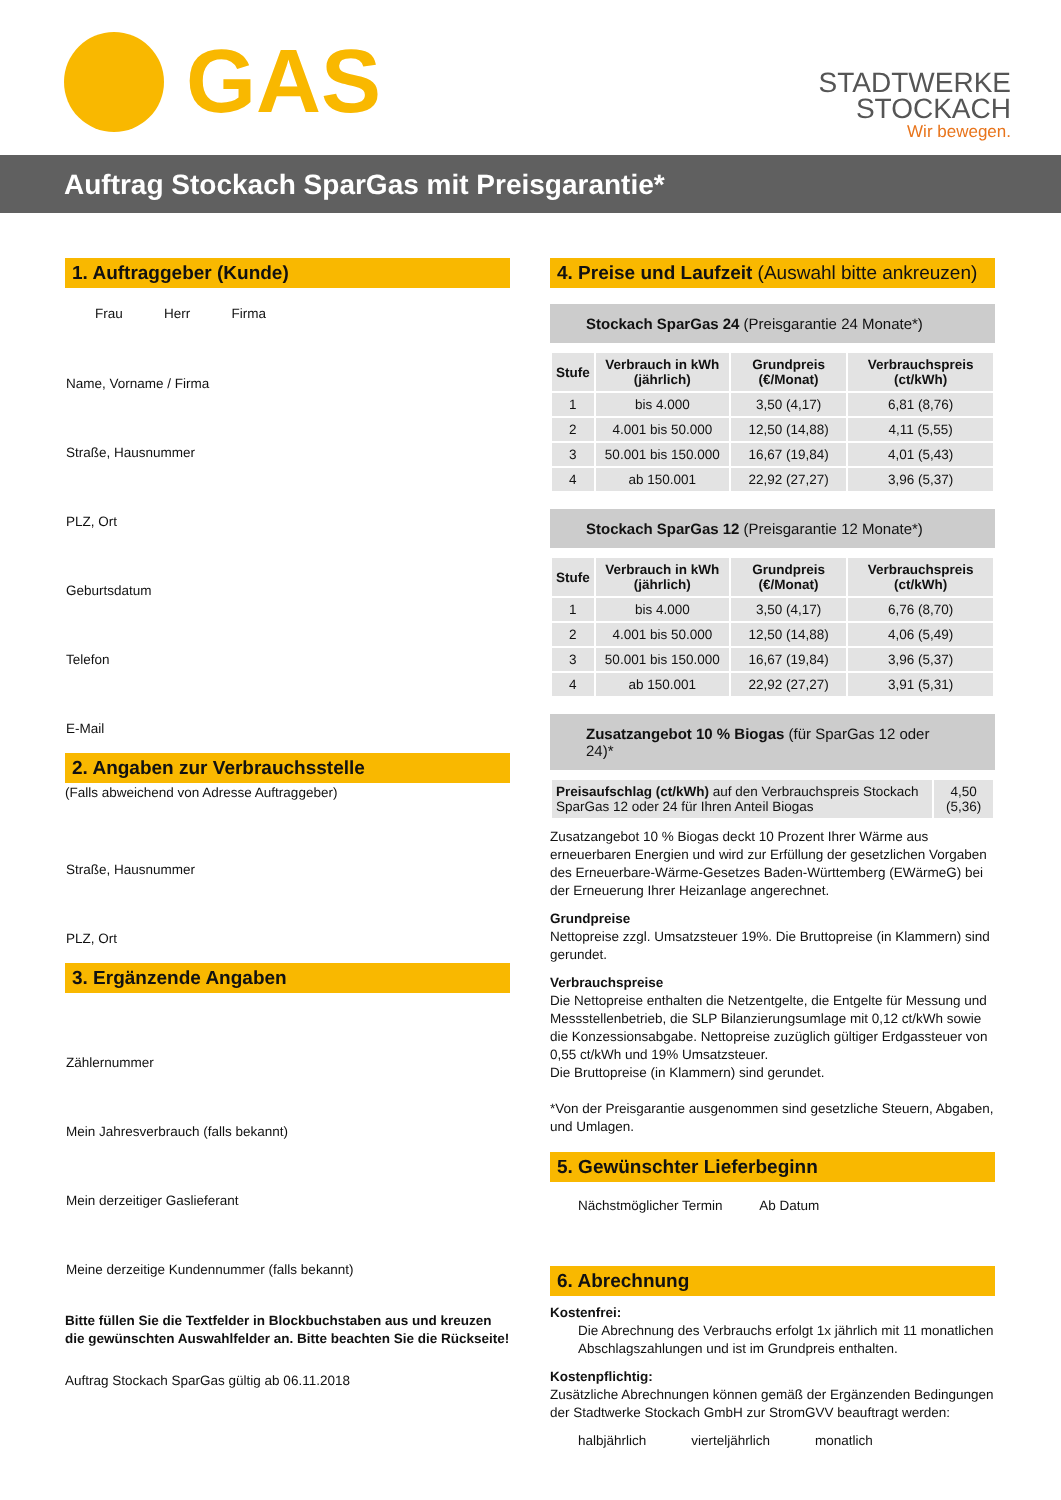GAS
STADTWERKE
STOCKACH
Wir bewegen.
Auftrag Stockach SparGas mit Preisgarantie*
1. Auftraggeber (Kunde)
Frau Herr Firma
Name, Vorname / Firma
Straße, Hausnummer
PLZ, Ort
Geburtsdatum
Telefon
E-Mail
2. Angaben zur Verbrauchsstelle
(Falls abweichend von Adresse Auftraggeber)
Straße, Hausnummer
PLZ, Ort
3. Ergänzende Angaben
Zählernummer
Mein Jahresverbrauch (falls bekannt)
Mein derzeitiger Gaslieferant
Meine derzeitige Kundennummer (falls bekannt)
Bitte füllen Sie die Textfelder in Blockbuchstaben aus und kreuzen die gewünschten Auswahlfelder an. Bitte beachten Sie die Rückseite!
Auftrag Stockach SparGas gültig ab 06.11.2018
4. Preise und Laufzeit (Auswahl bitte ankreuzen)
Stockach SparGas 24 (Preisgarantie 24 Monate*)
| Stufe | Verbrauch in kWh (jährlich) | Grundpreis (€/Monat) | Verbrauchspreis (ct/kWh) |
| --- | --- | --- | --- |
| 1 | bis 4.000 | 3,50 (4,17) | 6,81 (8,76) |
| 2 | 4.001 bis 50.000 | 12,50 (14,88) | 4,11 (5,55) |
| 3 | 50.001 bis 150.000 | 16,67 (19,84) | 4,01 (5,43) |
| 4 | ab 150.001 | 22,92 (27,27) | 3,96 (5,37) |
Stockach SparGas 12 (Preisgarantie 12 Monate*)
| Stufe | Verbrauch in kWh (jährlich) | Grundpreis (€/Monat) | Verbrauchspreis (ct/kWh) |
| --- | --- | --- | --- |
| 1 | bis 4.000 | 3,50 (4,17) | 6,76 (8,70) |
| 2 | 4.001 bis 50.000 | 12,50 (14,88) | 4,06 (5,49) |
| 3 | 50.001 bis 150.000 | 16,67 (19,84) | 3,96 (5,37) |
| 4 | ab 150.001 | 22,92 (27,27) | 3,91 (5,31) |
Zusatzangebot 10 % Biogas (für SparGas 12 oder 24)*
| Preisaufschlag (ct/kWh) auf den Verbrauchspreis Stockach SparGas 12 oder 24 für Ihren Anteil Biogas | 4,50 (5,36) |
Zusatzangebot 10 % Biogas deckt 10 Prozent Ihrer Wärme aus erneuerbaren Energien und wird zur Erfüllung der gesetzlichen Vorgaben des Erneuerbare-Wärme-Gesetzes Baden-Württemberg (EWärmeG) bei der Erneuerung Ihrer Heizanlage angerechnet.
Grundpreise
Nettopreise zzgl. Umsatzsteuer 19%. Die Bruttopreise (in Klammern) sind gerundet.
Verbrauchspreise
Die Nettopreise enthalten die Netzentgelte, die Entgelte für Messung und Messstellenbetrieb, die SLP Bilanzierungsumlage mit 0,12 ct/kWh sowie die Konzessionsabgabe. Nettopreise zuzüglich gültiger Erdgassteuer von 0,55 ct/kWh und 19% Umsatzsteuer.
Die Bruttopreise (in Klammern) sind gerundet.
*Von der Preisgarantie ausgenommen sind gesetzliche Steuern, Abgaben, und Umlagen.
5. Gewünschter Lieferbeginn
Nächstmöglicher Termin Ab Datum
6. Abrechnung
Kostenfrei:
Die Abrechnung des Verbrauchs erfolgt 1x jährlich mit 11 monatlichen Abschlagszahlungen und ist im Grundpreis enthalten.
Kostenpflichtig:
Zusätzliche Abrechnungen können gemäß der Ergänzenden Bedingungen der Stadtwerke Stockach GmbH zur StromGVV beauftragt werden:
halbjährlich vierteljährlich monatlich